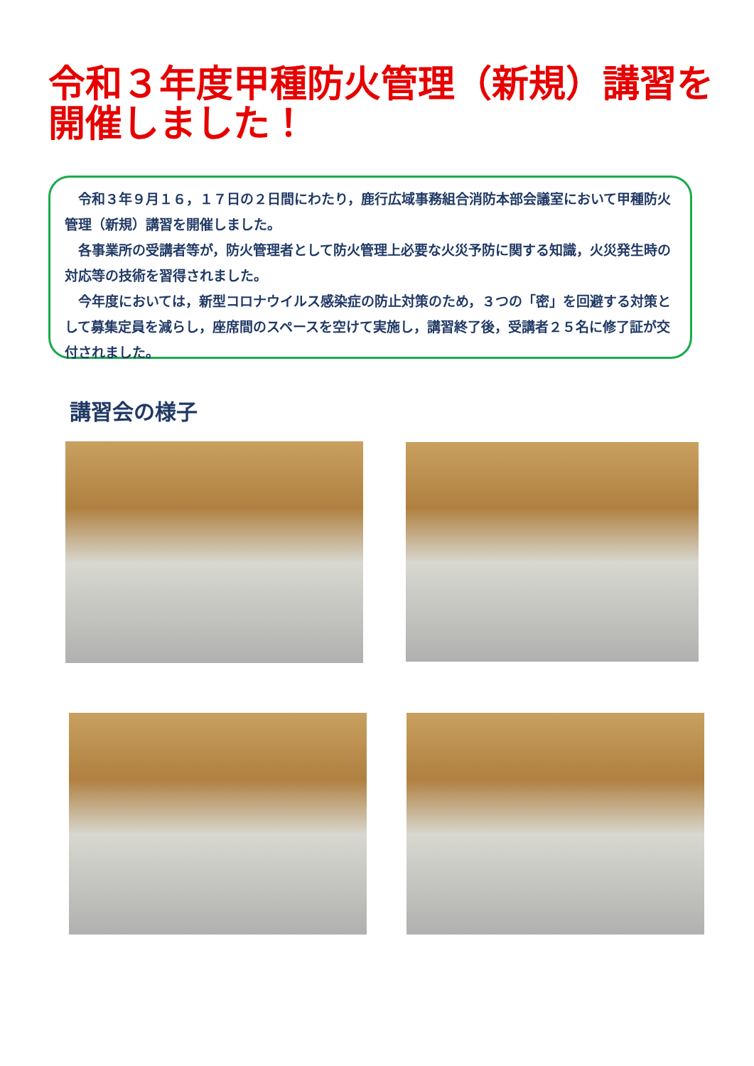令和３年度甲種防火管理（新規）講習を開催しました！
令和３年９月１６，１７日の２日間にわたり，鹿行広域事務組合消防本部会議室において甲種防火管理（新規）講習を開催しました。
各事業所の受講者等が，防火管理者として防火管理上必要な火災予防に関する知識，火災発生時の対応等の技術を習得されました。
今年度においては，新型コロナウイルス感染症の防止対策のため，３つの「密」を回避する対策として募集定員を減らし，座席間のスペースを空けて実施し，講習終了後，受講者２５名に修了証が交付されました。
講習会の様子